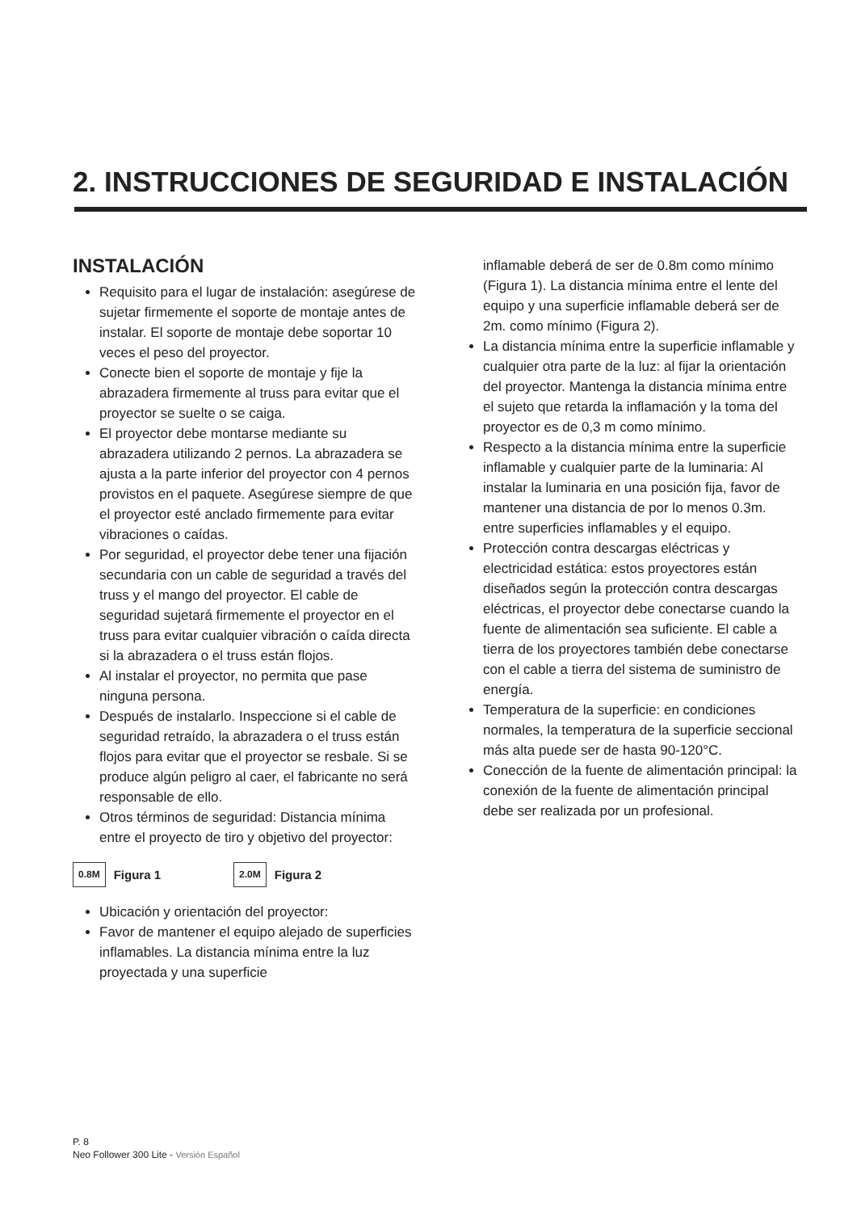2. INSTRUCCIONES DE SEGURIDAD E INSTALACIÓN
INSTALACIÓN
Requisito para el lugar de instalación: asegúrese de sujetar firmemente el soporte de montaje antes de instalar. El soporte de montaje debe soportar 10 veces el peso del proyector.
Conecte bien el soporte de montaje y fije la abrazadera firmemente al truss para evitar que el proyector se suelte o se caiga.
El proyector debe montarse mediante su abrazadera utilizando 2 pernos. La abrazadera se ajusta a la parte inferior del proyector con 4 pernos provistos en el paquete. Asegúrese siempre de que el proyector esté anclado firmemente para evitar vibraciones o caídas.
Por seguridad, el proyector debe tener una fijación secundaria con un cable de seguridad a través del truss y el mango del proyector. El cable de seguridad sujetará firmemente el proyector en el truss para evitar cualquier vibración o caída directa si la abrazadera o el truss están flojos.
Al instalar el proyector, no permita que pase ninguna persona.
Después de instalarlo. Inspeccione si el cable de seguridad retraído, la abrazadera o el truss están flojos para evitar que el proyector se resbale. Si se produce algún peligro al caer, el fabricante no será responsable de ello.
Otros términos de seguridad: Distancia mínima entre el proyecto de tiro y objetivo del proyector:
0.8M Figura 1 2.0M Figura 2
Ubicación y orientación del proyector:
Favor de mantener el equipo alejado de superficies inflamables. La distancia mínima entre la luz proyectada y una superficie
inflamable deberá de ser de 0.8m como mínimo (Figura 1). La distancia mínima entre el lente del equipo y una superficie inflamable deberá ser de 2m. como mínimo (Figura 2).
La distancia mínima entre la superficie inflamable y cualquier otra parte de la luz: al fijar la orientación del proyector. Mantenga la distancia mínima entre el sujeto que retarda la inflamación y la toma del proyector es de 0,3 m como mínimo.
Respecto a la distancia mínima entre la superficie inflamable y cualquier parte de la luminaria: Al instalar la luminaria en una posición fija, favor de mantener una distancia de por lo menos 0.3m. entre superficies inflamables y el equipo.
Protección contra descargas eléctricas y electricidad estática: estos proyectores están diseñados según la protección contra descargas eléctricas, el proyector debe conectarse cuando la fuente de alimentación sea suficiente. El cable a tierra de los proyectores también debe conectarse con el cable a tierra del sistema de suministro de energía.
Temperatura de la superficie: en condiciones normales, la temperatura de la superficie seccional más alta puede ser de hasta 90-120°C.
Conección de la fuente de alimentación principal: la conexión de la fuente de alimentación principal debe ser realizada por un profesional.
P. 8
Neo Follower 300 Lite - Versión Español